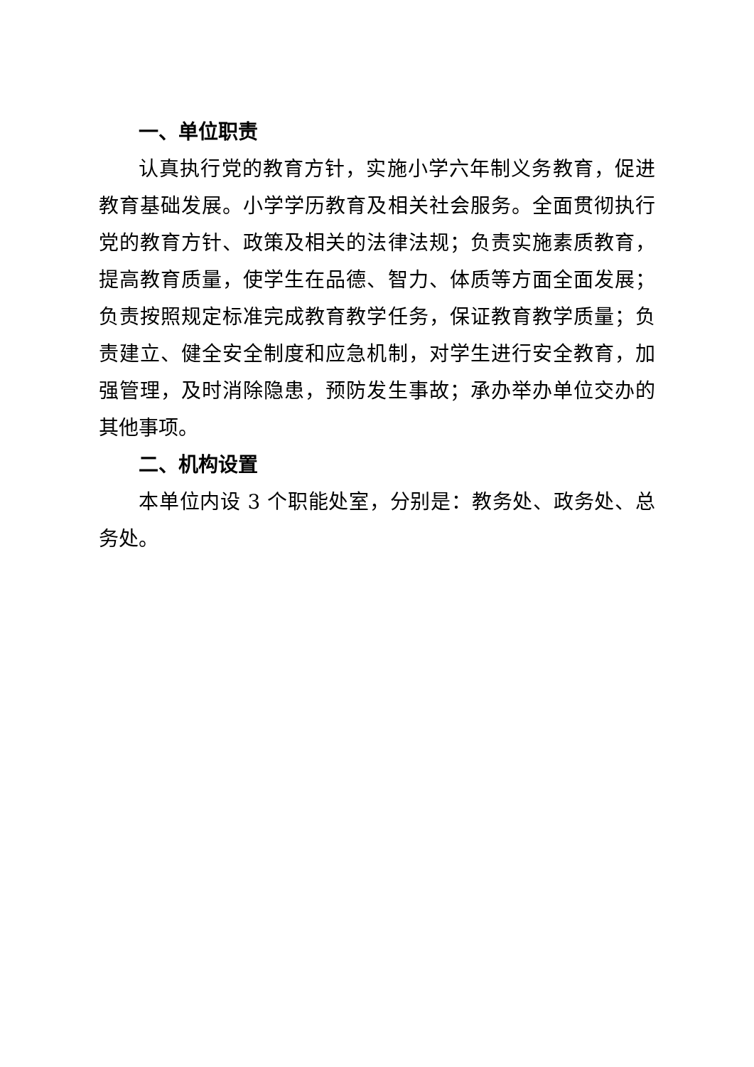一、单位职责
认真执行党的教育方针，实施小学六年制义务教育，促进教育基础发展。小学学历教育及相关社会服务。全面贯彻执行党的教育方针、政策及相关的法律法规；负责实施素质教育，提高教育质量，使学生在品德、智力、体质等方面全面发展；负责按照规定标准完成教育教学任务，保证教育教学质量；负责建立、健全安全制度和应急机制，对学生进行安全教育，加强管理，及时消除隐患，预防发生事故；承办举办单位交办的其他事项。
二、机构设置
本单位内设 3 个职能处室，分别是：教务处、政务处、总务处。